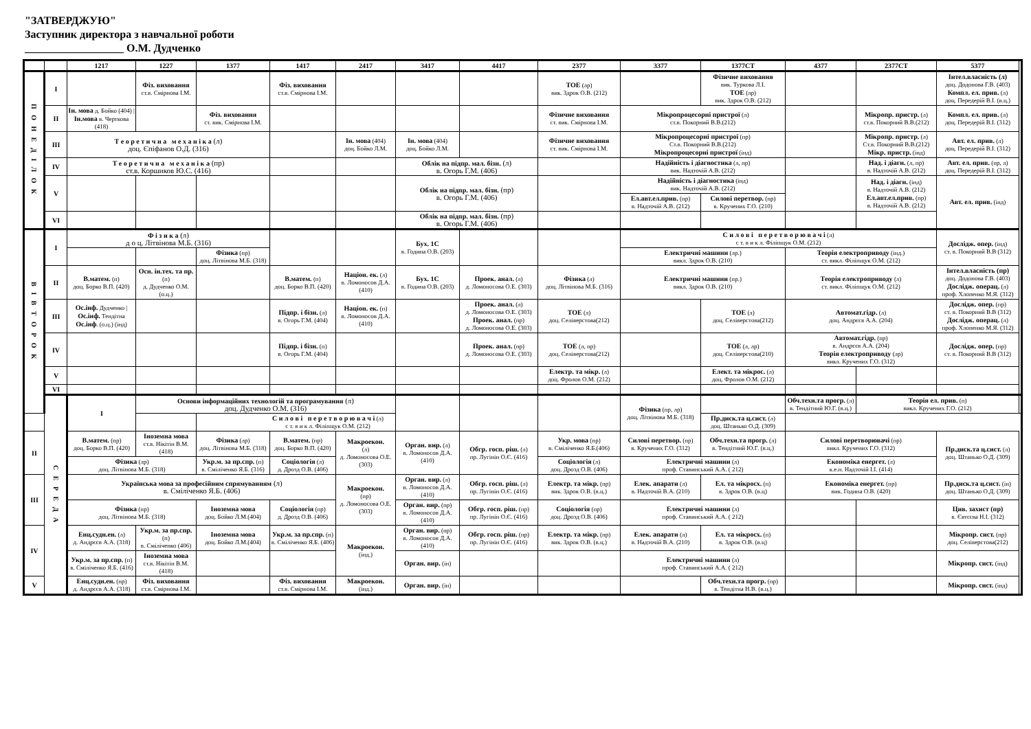"ЗАТВЕРДЖУЮ"
Заступник директора з навчальної роботи
__________________ О.М. Дудченко
| | | 1217 | 1227 | 1377 | 1417 | 2417 | 3417 | 4417 | 2377 | 3377 | 1377СТ | 4377 | 2377СТ | 5377 | |
| --- | --- | --- | --- | --- | --- | --- | --- | --- | --- | --- | --- | --- | --- | --- | --- |
| П О Н Е Д І Л О К | I | | Фіз. виховання ст.в. Смірнова І.М. | | Фіз. виховання ст.в. Смірнова І.М. | | | | ТОЕ (лр) вик. Здрок О.В. (212) | | Фізичне виховання вик. Туркова Л.І. ТОЕ (лр) вик. Здрок О.В. (212) | | | Інтел.власність (л) доц. Додонова Г.В. (403) Компл. ел. прив. (л) доц. Передерій В.І. (в.ц.) | |
| | II | Ін. мова д. Бойко (404) / Ін.мова в. Черткова (418) | | Фіз. виховання ст. вик. Смірнова І.М. | | | | | Фізичне виховання ст. вик. Смірнова І.М. | Мікропроцесорні пристрої (л) ст.в. Покорний В.В.(212) | | | Мікропр. пристр. (л) ст.в. Покорний В.В.(212) | Компл. ел. прив. (л) доц. Передерій В.І. (312) | |
| | III | Т е о р е т и ч н а м е х а н і к а (л) доц. Єпіфанов О.Д. (316) | | | | Ін. мова (404) доц. Бойко Л.М. | Ін. мова (404) доц. Бойко Л.М. | | Фізичне виховання ст. вик. Смірнова І.М. | Мікропроцесорні пристрої (пр) Ст.в. Покорний В.В.(212) Мікропроцесорні пристрої (інд) | | | Мікропр. пристр. (л) Ст.в. Покорний В.В.(212) Мікр. пристр. (інд) | Авт. ел. прив. (л) доц. Передерій В.І. (312) | |
| | IV | Т е о р е т и ч н а м е х а н і к а (пр) ст.в. Коршиков Ю.С. (416) | | | | | Облік на підпр. мал. бізн. (л) в. Огорь Г.М. (406) | | | Надійність і діагностика (л, пр) вик. Надточій А.В. (212) | | | Над. і діагн. (л, пр) в. Надточій А.В. (212) | Авт. ел. прив. (пр, л) доц. Передерій В.І. (312) | |
| | V | | | | | | Облік на підпр. мал. бізн. (пр) в. Огорь Г.М. (406) | | | Надійність і діагностика (інд) вик. Надточій А.В. (212) | | | Над. і діагн. (інд) в. Надточій А.В. (212) Ел.авт.ел.прив. (пр) в. Надточій А.В. (212) | Авт. ел. прив. (інд) | |
| | | | | | | | | | | Ел.авт.ел.прив. (пр) в. Надточій А.В. (212) | Силові перетвор. (пр) в. Кручених Г.О. (210) | | | | |
| | VI | | | | | | Облік на підпр. мал. бізн. (пр) в. Огорь Г.М. (406) | | | | | | | | |
| В І В Т О Р О К | I | Ф і з и к а (л) д о ц. Літвінова М.Б. (316) | | | | | Бух. 1С в. Година О.В. (203) | | | С и л о в і п е р е т в о р ю в а ч і (л) с т. в и к л. Філіпщук О.М. (212) | | | | Дослідж. опер. (інд) ст. в. Покорний В.В (312) | |
| | | | | Фізика (пр) доц. Літвінова М.Б. (318) | | | | | | Електричні машини (лр.) викл. Здрок О.В. (210) | | Теорія електроприводу (інд.) ст. викл. Філіпщук О.М. (212) | | | |
| | II | В.матем. (п) доц. Борко В.П. (420) | Осн. ін.тех. та пр. (п) д. Дудченко О.М. (о.ц.) | | В.матем. (п) доц. Борко В.П. (420) | Націон. ек. (л) в. Ломоносов Д.А. (410) | Бух. 1С в. Година О.В. (203) | Проек. анал. (л) д. Ломоносова О.Е. (303) | Фізика (л) доц. Літвінова М.Б. (316) | Електричні машини (пр.) викл. Здрок О.В. (210) | | Теорія електроприводу (л) ст. викл. Філіпщук О.М. (212) | | Інтел.власність (пр) доц. Додонова Г.В. (403) Дослідж. операц. (л) проф. Хлопенко М.Я. (312) | |
| | III | Ос.інф. Дудченко / Ос.інф. Тендітна Ос.інф . (о.ц.) (інд) | | | Підпр. і бізн. (л) в. Огорь Г.М. (404) | Націон. ек. (п) в. Ломоносов Д.А. (410) | | Проек. анал. (л) д. Ломоносова О.Е. (303) Проек. анал. (пр) д. Ломоносова О.Е. (303) | ТОЕ (л) доц. Селіверстова(212) | | ТОЕ (л) доц. Селіверстова(212) | Автомат.гідр. (л) доц. Андрєєв А.А. (204) | | Дослідж. опер. (пр) ст. в. Покорний В.В (312) Дослідж. операц. (л) проф. Хлопенко М.Я. (312) | |
| | IV | | | | Підпр. і бізн. (п) в. Огорь Г.М. (404) | | | Проек. анал. (пр) д. Ломоносова О.Е. (303) | ТОЕ (л, пр) доц. Селіверстова(212) | | ТОЕ (л, лр) доц. Селіверстова(210) | Автомат.гідр. (пр) в. Андрєєв А.А. (204) Теорія електроприводу (лр) викл. Кручених Г.О. (312) | | Дослідж. опер. (пр) ст. в. Покорний В.В (312) | |
| | V | | | | | | | | Електр. та мікр. (л) доц. Фролов О.М. (212) | | Елект. та мікрос. (л) доц. Фролов О.М. (212) | | | | |
| | VI | | | | | | | | | | | | | | |
| | С Е Р Е Д А | I | Основи інформаційних технологій та програмування (л) доц. Дудченко О.М. (316) | | | | | | | Фізика (пр, лр) доц. Літвінова М.Б. (318) | | Обч.техн.та прогр. (л) в. Тендітний Ю.Г. (в.ц.) | Теорія ел. прив. (п) викл. Кручених Г.О. (212) | | |
| | | | | С и л о в і п е р е т в о р ю в а ч і (л) с т. в и к л. Філіпщук О.М. (212) | | | | | | | Пр.диск.та ц.сист. (л) доц. Штанько О.Д. (309) | | | | |
| II | | В.матем. (пр) доц. Борко В.П. (420) | Іноземна мова ст.в. Нікітін В.М. (418) | Фізика (лр) доц. Літвінова М.Б. (318) | В.матем. (пр) доц. Борко В.П. (420) | Макроекон. (л) д. Ломоносова О.Е. (303) | Орган. вир. (л) в. Ломоносов Д.А. (410) | Обгр. госп. ріш. (л) пр. Лугінін О.Є. (416) | Укр. мова (пр) в. Сміліченко Я.Б.(406) | Силові перетвор. (пр) в. Кручених Г.О. (312) | Обч.техн.та прогр. (л) в. Тендітний Ю.Г. (в.ц.) | Силові перетворювачі (пр) викл. Кручених Г.О. (312) | | Пр.диск.та ц.сист. (л) доц. Штанько О.Д. (309) | |
| | | Фізика (лр) доц. Літвінова М.Б. (318) | | Укр.м. за пр.спр. (п) в. Сміліченко Я.Б. (316) | Соціологія (л) д. Дрозд О.В. (406) | | | | Соціологія (л) доц. Дрозд О.В. (406) | Електричні машини (л) проф. Ставинський А.А. ( 212) | | Економіка енергет. (л) к.е.н. Надточій І.І. (414) | | | |
| III | | Українська мова за професійним спрямуванням (л) в. Сміліченко Я.Б. (406) | | | | Макроекон. (пр) д. Ломоносова О.Е. (303) | Орган. вир. (л) в. Ломоносов Д.А. (410) | Обгр. госп. ріш. (л) пр. Лугінін О.Є. (416) | Електр. та мікр. (пр) вик. Здрок О.В. (в.ц.) | Елек. апарати (л) в. Надточій В.А. (210) | Ел. та мікросх. (п) в. Здрок О.В. (в.ц) | Економіка енергет. (пр) вик. Година О.В. (420) | | Пр.диск.та ц.сист. (ін) доц. Штанько О.Д. (309) | |
| | | Фізика (пр) доц. Літвінова М.Б. (318) | | Іноземна мова доц. Бойко Л.М.(404) | Соціологія (пр) д. Дрозд О.В. (406) | | Орган. вир. (пр) в. Ломоносов Д.А. (410) | Обгр. госп. ріш. (пр) пр. Лугінін О.Є. (416) | Соціологія (пр) доц. Дрозд О.В. (406) | Електричні машини (л) проф. Ставинський А.А. ( 212) | | | | Цив. захист (пр) в. Євтєєва Н.І. (312) | |
| IV | | Енц.судн.ен. (л) д. Андрєєв А.А. (318) | Укр.м. за пр.спр. (п) в. Сміліченко (406) | Іноземна мова доц. Бойко Л.М.(404) | Укр.м. за пр.спр. (п) в. Сміліченко Я.Б. (406) | Макроекон. (інд.) | Орган. вир. (пр) в. Ломоносов Д.А. (410) | Обгр. госп. ріш. (пр) пр. Лугінін О.Є. (416) | Електр. та мікр. (пр) вик. Здрок О.В. (в.ц.) | Елек. апарати (л) в. Надточій В.А. (210) | Ел. та мікросх. (п) в. Здрок О.В. (в.ц) | | | Мікропр. сист. (пр) доц. Селіверстова(212) | |
| | | Укр.м. за пр.спр. (п) в. Сміліченко Я.Б. (416) | Іноземна мова ст.в. Нікітін В.М. (418) | | | | Орган. вир. (ін) | | | Електричні машини (л) проф. Ставинський А.А. ( 212) | | | | Мікропр. сист. (інд) | |
| V | | Енц.судн.ен. (пр) д. Андрєєв А.А. (318) | Фіз. виховання ст.в. Смірнова І.М. | | Фіз. виховання ст.в. Смірнова І.М. | Макроекон. (інд.) | Орган. вир. (ін) | | | | Обч.техн.та прогр. (пр) в. Тендітна Н.В. (в.ц.) | | | Мікропр. сист. (інд) | |